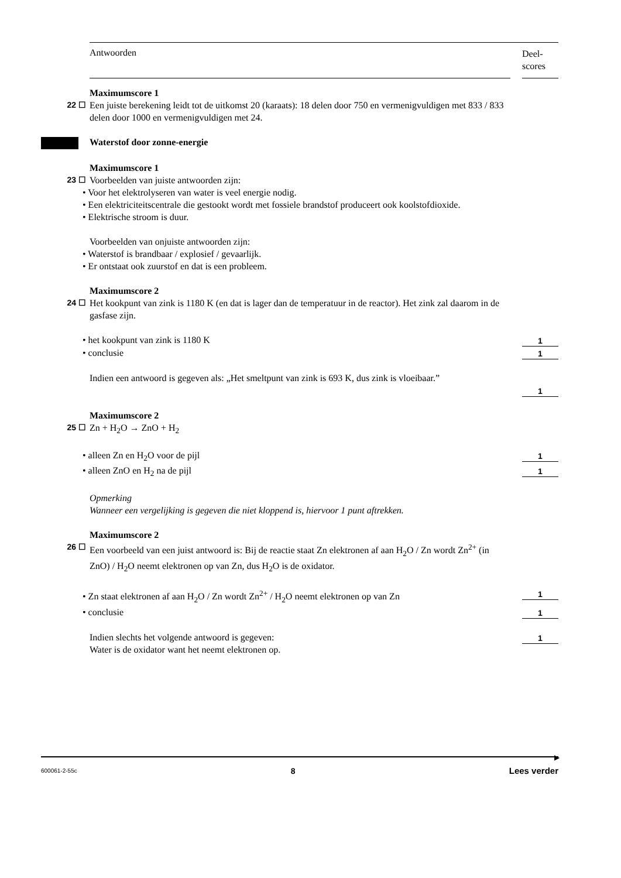Antwoorden
Deel-
scores
Maximumscore 1
22 ☐ Een juiste berekening leidt tot de uitkomst 20 (karaats): 18 delen door 750 en vermenigvuldigen met 833 / 833 delen door 1000 en vermenigvuldigen met 24.
Waterstof door zonne-energie
Maximumscore 1
23 ☐ Voorbeelden van juiste antwoorden zijn:
• Voor het elektrolyseren van water is veel energie nodig.
• Een elektriciteitscentrale die gestookt wordt met fossiele brandstof produceert ook koolstofdioxide.
• Elektrische stroom is duur.
Voorbeelden van onjuiste antwoorden zijn:
• Waterstof is brandbaar / explosief / gevaarlijk.
• Er ontstaat ook zuurstof en dat is een probleem.
Maximumscore 2
24 ☐ Het kookpunt van zink is 1180 K (en dat is lager dan de temperatuur in de reactor). Het zink zal daarom in de gasfase zijn.
• het kookpunt van zink is 1180 K
1
• conclusie
1
Indien een antwoord is gegeven als: „Het smeltpunt van zink is 693 K, dus zink is vloeibaar.”
1
Maximumscore 2
25 ☐ Zn + H<sub>2</sub>O → ZnO + H<sub>2</sub>
• alleen Zn en H<sub>2</sub>O voor de pijl
1
• alleen ZnO en H<sub>2</sub> na de pijl
1
Opmerking
Wanneer een vergelijking is gegeven die niet kloppend is, hiervoor 1 punt aftrekken.
Maximumscore 2
26 ☐ Een voorbeeld van een juist antwoord is: Bij de reactie staat Zn elektronen af aan H<sub>2</sub>O / Zn wordt Zn<sup>2+</sup> (in ZnO) / H<sub>2</sub>O neemt elektronen op van Zn, dus H<sub>2</sub>O is de oxidator.
• Zn staat elektronen af aan H<sub>2</sub>O / Zn wordt Zn<sup>2+</sup> / H<sub>2</sub>O neemt elektronen op van Zn
1
• conclusie
1
Indien slechts het volgende antwoord is gegeven:
Water is de oxidator want het neemt elektronen op.
1
▶
600061-2-55c 8 Lees verder